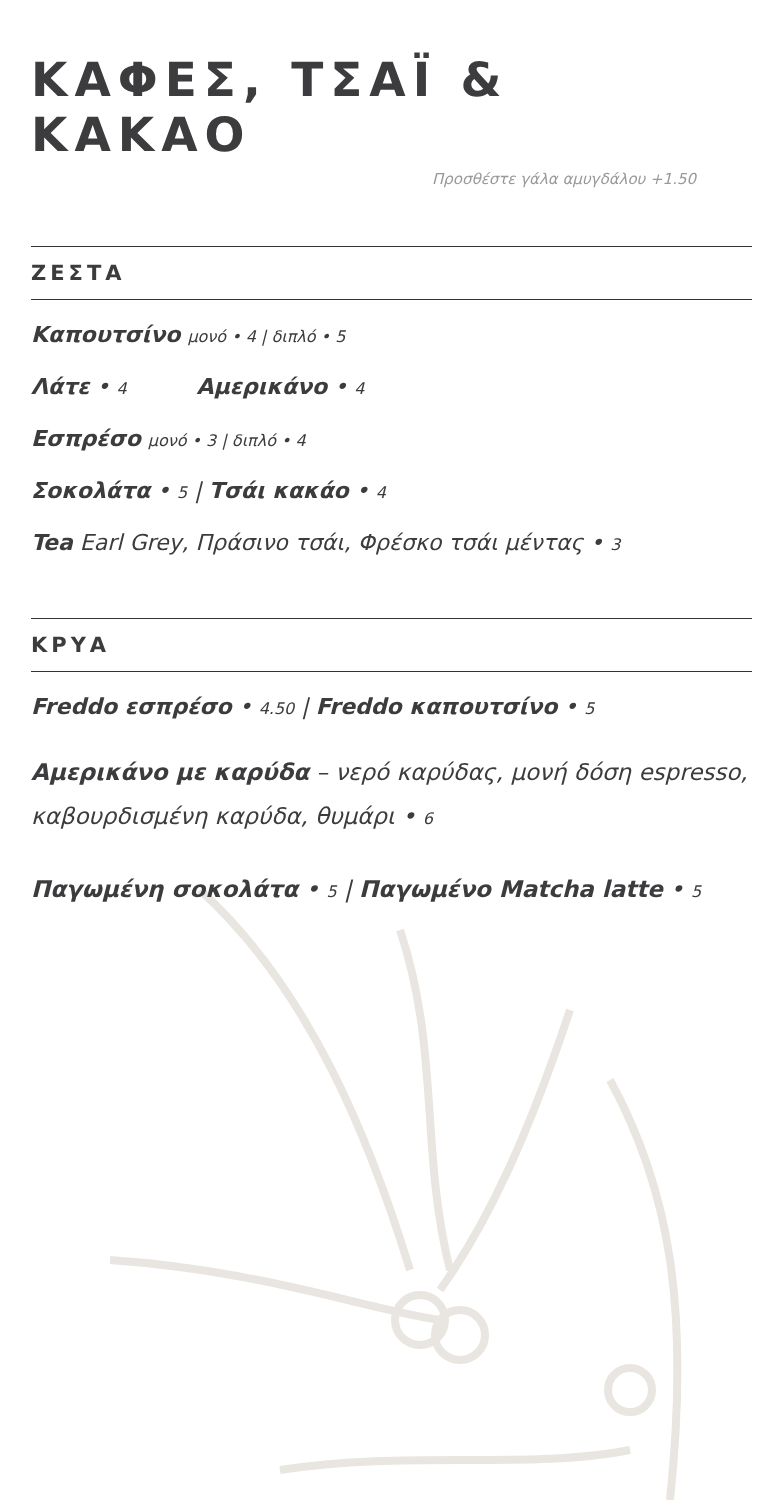ΚΑΦΕΣ, ΤΣΑΪ & ΚΑΚΑΟ
Προσθέστε γάλα αμυγδάλου +1.50
ΖΕΣΤΑ
Καπουτσίνο μονό • 4 | διπλό • 5
Λάτε • 4 Αμερικάνο • 4
Εσπρέσο μονό • 3 | διπλό • 4
Σοκολάτα • 5 | Τσάι κακάο • 4
Tea Earl Grey, Πράσινο τσάι, Φρέσκο τσάι μέντας • 3
ΚΡΥΑ
Freddo εσπρέσο • 4.50 | Freddo καπουτσίνο • 5
Αμερικάνο με καρύδα – νερό καρύδας, μονή δόση espresso, καβουρδισμένη καρύδα, θυμάρι • 6
Παγωμένη σοκολάτα • 5 | Παγωμένο Matcha latte • 5